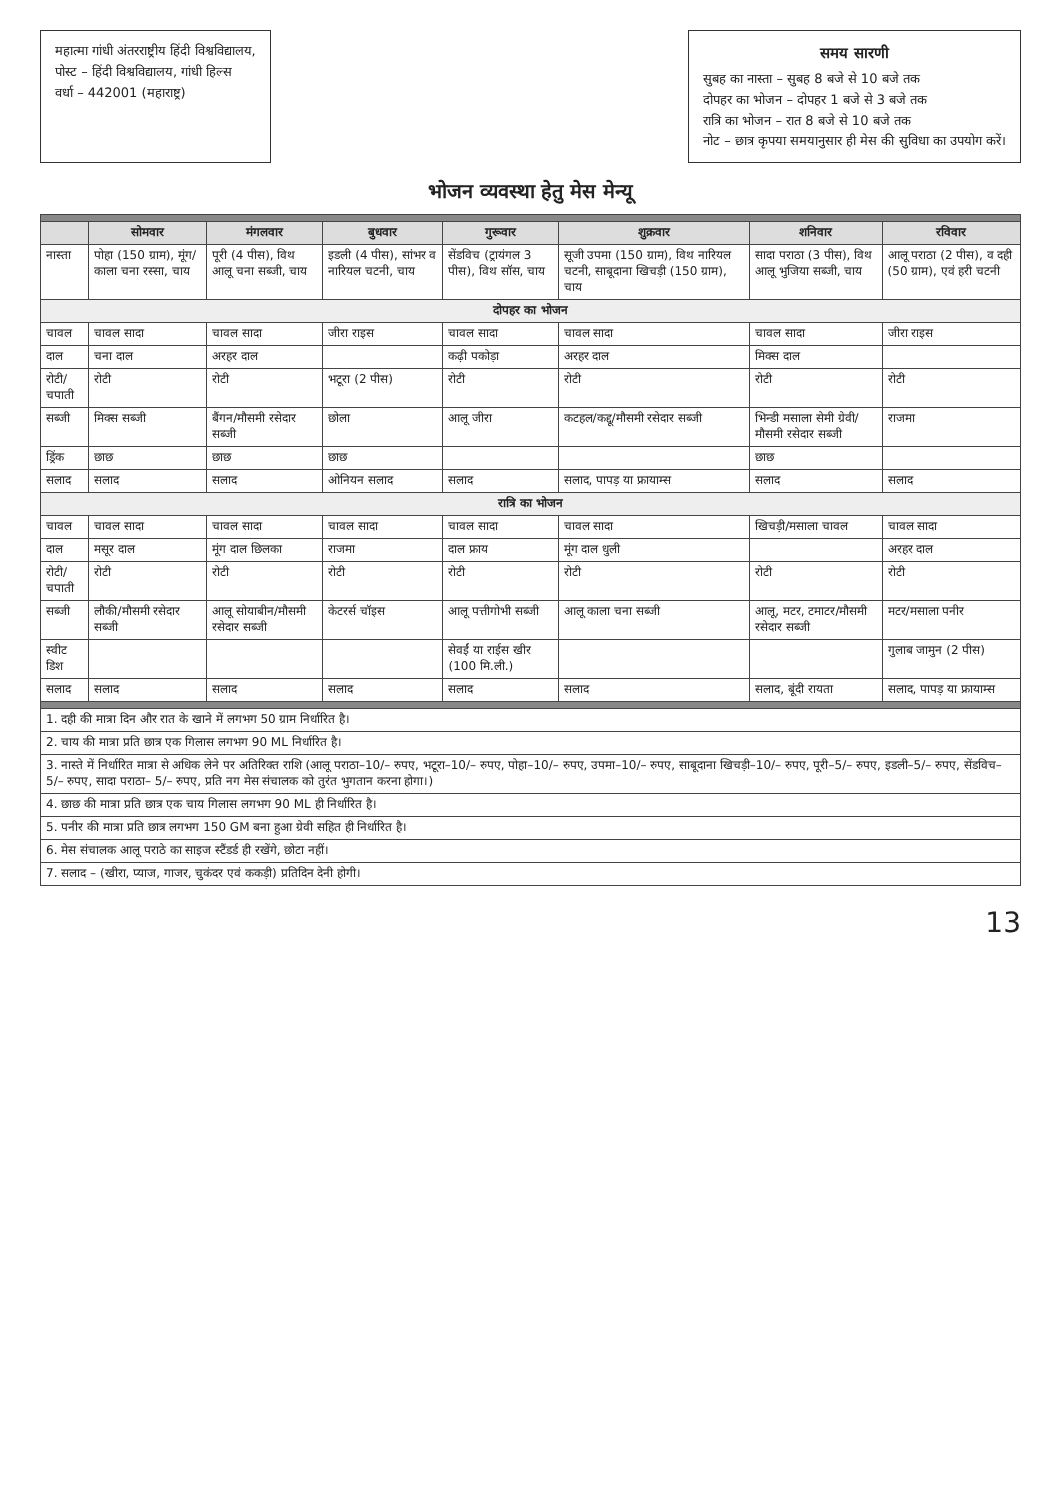महात्मा गांधी अंतरराष्ट्रीय हिंदी विश्वविद्यालय,
पोस्ट – हिंदी विश्वविद्यालय, गांधी हिल्स
वर्धा – 442001 (महाराष्ट्र)
समय सारणी
सुबह का नास्ता – सुबह 8 बजे से 10 बजे तक
दोपहर का भोजन – दोपहर 1 बजे से 3 बजे तक
रात्रि का भोजन – रात 8 बजे से 10 बजे तक
नोट – छात्र कृपया समयानुसार ही मेस की सुविधा का उपयोग करें।
भोजन व्यवस्था हेतु मेस मेन्यू
| | सोमवार | मंगलवार | बुधवार | गुरूवार | शुक्रवार | शनिवार | रविवार |
| --- | --- | --- | --- | --- | --- | --- | --- |
| नास्ता | पोहा (150 ग्राम), मूंग/काला चना रस्सा, चाय | पूरी (4 पीस), विथ आलू चना सब्जी, चाय | इडली (4 पीस), सांभर व नारियल चटनी, चाय | सेंडविच (ट्रायंगल 3 पीस), विथ सॉस, चाय | सूजी उपमा (150 ग्राम), विथ नारियल चटनी, साबूदाना खिचड़ी (150 ग्राम), चाय | सादा पराठा (3 पीस), विथ आलू भुजिया सब्जी, चाय | आलू पराठा (2 पीस), व दही (50 ग्राम), एवं हरी चटनी |
| दोपहर का भोजन | | | | | | | |
| चावल | चावल सादा | चावल सादा | जीरा राइस | चावल सादा | चावल सादा | चावल सादा | जीरा राइस |
| दाल | चना दाल | अरहर दाल | | कढ़ी पकोड़ा | अरहर दाल | मिक्स दाल | |
| रोटी/चपाती | रोटी | रोटी | भटूरा (2 पीस) | रोटी | रोटी | रोटी | रोटी |
| सब्जी | मिक्स सब्जी | बैंगन/मौसमी रसेदार सब्जी | छोला | आलू जीरा | कटहल/कद्दू/मौसमी रसेदार सब्जी | भिन्डी मसाला सेमी ग्रेवी/मौसमी रसेदार सब्जी | राजमा |
| ड्रिंक | छाछ | छाछ | छाछ | | | छाछ | |
| सलाद | सलाद | सलाद | ओनियन सलाद | सलाद | सलाद, पापड़ या फ्रायाम्स | सलाद | सलाद |
| रात्रि का भोजन | | | | | | | |
| चावल | चावल सादा | चावल सादा | चावल सादा | चावल सादा | चावल सादा | खिचड़ी/मसाला चावल | चावल सादा |
| दाल | मसूर दाल | मूंग दाल छिलका | राजमा | दाल फ्राय | मूंग दाल धुली | | अरहर दाल |
| रोटी/चपाती | रोटी | रोटी | रोटी | रोटी | रोटी | रोटी | रोटी |
| सब्जी | लौकी/मौसमी रसेदार सब्जी | आलू सोयाबीन/मौसमी रसेदार सब्जी | केटरर्स चॉइस | आलू पत्तीगोभी सब्जी | आलू काला चना सब्जी | आलू, मटर, टमाटर/मौसमी रसेदार सब्जी | मटर/मसाला पनीर |
| स्वीट डिश | | | | सेवईं या राईस खीर (100 मि.ली.) | | | गुलाब जामुन (2 पीस) |
| सलाद | सलाद | सलाद | सलाद | सलाद | सलाद | सलाद, बूंदी रायता | सलाद, पापड़ या फ्रायाम्स |
| 1. दही की मात्रा दिन और रात के खाने में लगभग 50 ग्राम निर्धारित है। | | | | | | | |
| 2. चाय की मात्रा प्रति छात्र एक गिलास लगभग 90 ML निर्धारित है। | | | | | | | |
| 3. नास्ते में निर्धारित मात्रा से अधिक लेने पर अतिरिक्त राशि (आलू पराठा–10/– रुपए, भटूरा–10/– रुपए, पोहा–10/– रुपए, उपमा–10/– रुपए, साबूदाना खिचड़ी–10/– रुपए, पूरी–5/– रुपए, इडली–5/– रुपए, सेंडविच–5/– रुपए, सादा पराठा– 5/– रुपए, प्रति नग मेस संचालक को तुरंत भुगतान करना होगा।) | | | | | | | |
| 4. छाछ की मात्रा प्रति छात्र एक चाय गिलास लगभग 90 ML ही निर्धारित है। | | | | | | | |
| 5. पनीर की मात्रा प्रति छात्र लगभग 150 GM बना हुआ ग्रेवी सहित ही निर्धारित है। | | | | | | | |
| 6. मेस संचालक आलू पराठे का साइज स्टैंडर्ड ही रखेंगे, छोटा नहीं। | | | | | | | |
| 7. सलाद – (खीरा, प्याज, गाजर, चुकंदर एवं ककड़ी) प्रतिदिन देनी होगी। | | | | | | | |
13